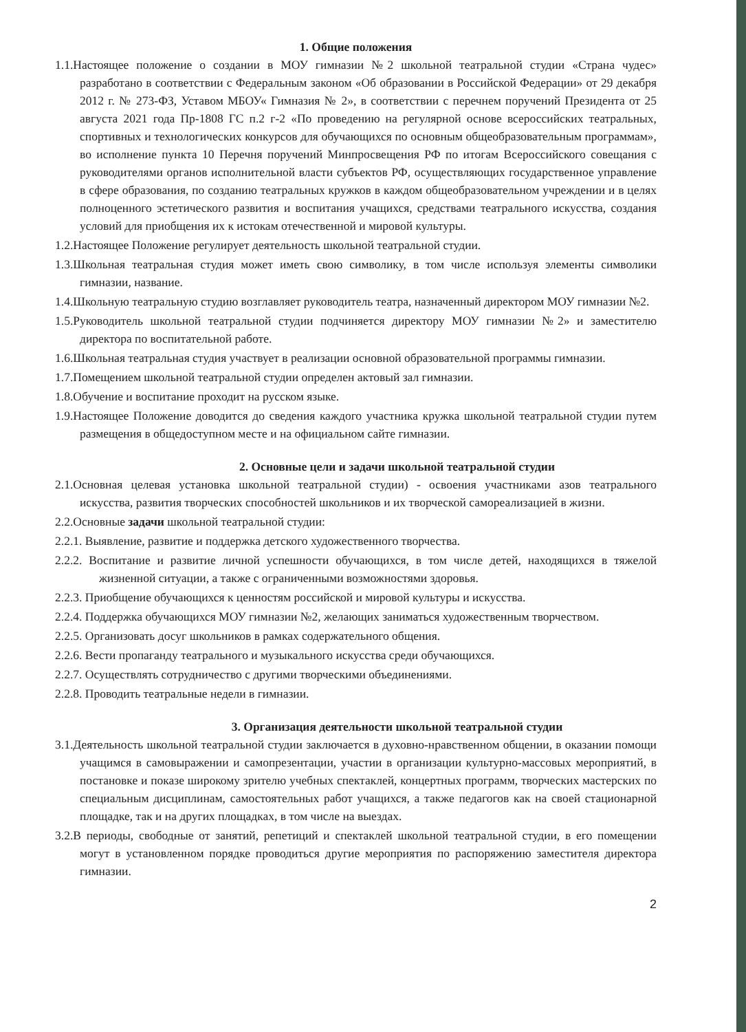1. Общие положения
1.1.Настоящее положение о создании в МОУ гимназии №2 школьной театральной студии «Страна чудес» разработано в соответствии с Федеральным законом «Об образовании в Российской Федерации» от 29 декабря 2012 г. № 273-ФЗ, Уставом МБОУ« Гимназия № 2», в соответствии с перечнем поручений Президента от 25 августа 2021 года Пр-1808 ГС п.2 г-2 «По проведению на регулярной основе всероссийских театральных, спортивных и технологических конкурсов для обучающихся по основным общеобразовательным программам», во исполнение пункта 10 Перечня поручений Минпросвещения РФ по итогам Всероссийского совещания с руководителями органов исполнительной власти субъектов РФ, осуществляющих государственное управление в сфере образования, по созданию театральных кружков в каждом общеобразовательном учреждении и в целях полноценного эстетического развития и воспитания учащихся, средствами театрального искусства, создания условий для приобщения их к истокам отечественной и мировой культуры.
1.2.Настоящее Положение регулирует деятельность школьной театральной студии.
1.3.Школьная театральная студия может иметь свою символику, в том числе используя элементы символики гимназии, название.
1.4.Школьную театральную студию возглавляет руководитель театра, назначенный директором МОУ гимназии №2.
1.5.Руководитель школьной театральной студии подчиняется директору МОУ гимназии №2» и заместителю директора по воспитательной работе.
1.6.Школьная театральная студия участвует в реализации основной образовательной программы гимназии.
1.7.Помещением школьной театральной студии определен актовый зал гимназии.
1.8.Обучение и воспитание проходит на русском языке.
1.9.Настоящее Положение доводится до сведения каждого участника кружка школьной театральной студии путем размещения в общедоступном месте и на официальном сайте гимназии.
2. Основные цели и задачи школьной театральной студии
2.1.Основная целевая установка школьной театральной студии) - освоения участниками азов театрального искусства, развития творческих способностей школьников и их творческой самореализацией в жизни.
2.2.Основные задачи школьной театральной студии:
2.2.1. Выявление, развитие и поддержка детского художественного творчества.
2.2.2. Воспитание и развитие личной успешности обучающихся, в том числе детей, находящихся в тяжелой жизненной ситуации, а также с ограниченными возможностями здоровья.
2.2.3. Приобщение обучающихся к ценностям российской и мировой культуры и искусства.
2.2.4. Поддержка обучающихся МОУ гимназии №2, желающих заниматься художественным творчеством.
2.2.5. Организовать досуг школьников в рамках содержательного общения.
2.2.6. Вести пропаганду театрального и музыкального искусства среди обучающихся.
2.2.7. Осуществлять сотрудничество с другими творческими объединениями.
2.2.8. Проводить театральные недели в гимназии.
3. Организация деятельности школьной театральной студии
3.1.Деятельность школьной театральной студии заключается в духовно-нравственном общении, в оказании помощи учащимся в самовыражении и самопрезентации, участии в организации культурно-массовых мероприятий, в постановке и показе широкому зрителю учебных спектаклей, концертных программ, творческих мастерских по специальным дисциплинам, самостоятельных работ учащихся, а также педагогов как на своей стационарной площадке, так и на других площадках, в том числе на выездах.
3.2.В периоды, свободные от занятий, репетиций и спектаклей школьной театральной студии, в его помещении могут в установленном порядке проводиться другие мероприятия по распоряжению заместителя директора гимназии.
2